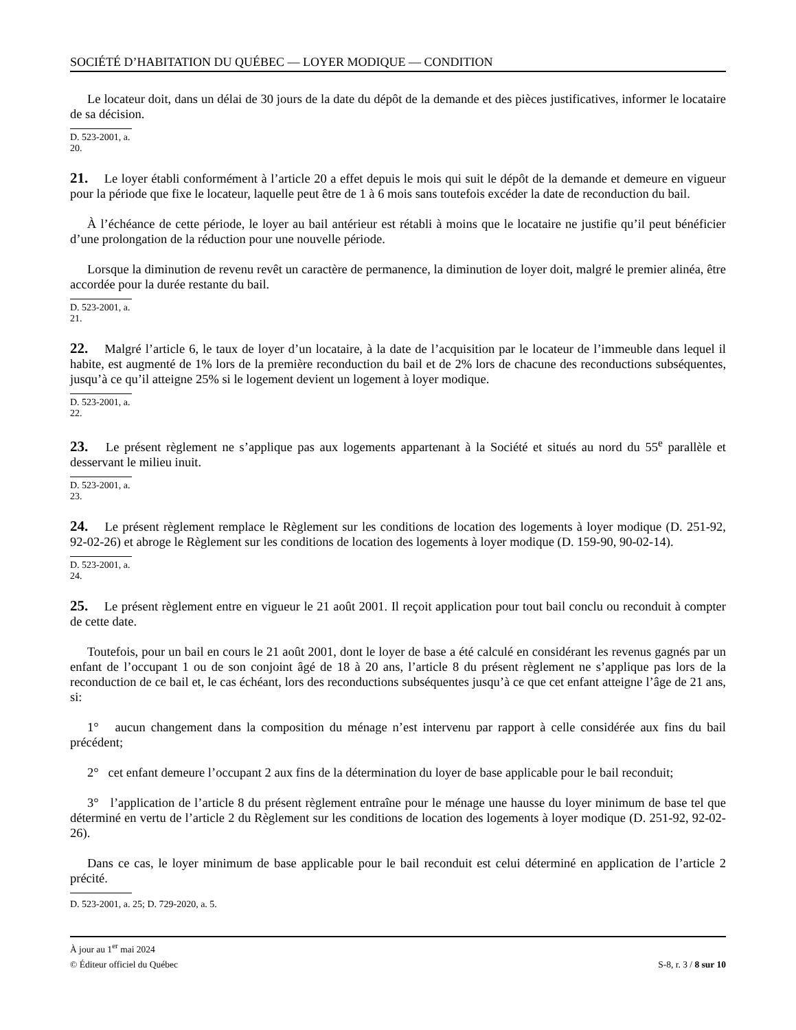SOCIÉTÉ D’HABITATION DU QUÉBEC — LOYER MODIQUE — CONDITION
Le locateur doit, dans un délai de 30 jours de la date du dépôt de la demande et des pièces justificatives, informer le locataire de sa décision.
D. 523-2001, a. 20.
21. Le loyer établi conformément à l’article 20 a effet depuis le mois qui suit le dépôt de la demande et demeure en vigueur pour la période que fixe le locateur, laquelle peut être de 1 à 6 mois sans toutefois excéder la date de reconduction du bail.
À l’échéance de cette période, le loyer au bail antérieur est rétabli à moins que le locataire ne justifie qu’il peut bénéficier d’une prolongation de la réduction pour une nouvelle période.
Lorsque la diminution de revenu revêt un caractère de permanence, la diminution de loyer doit, malgré le premier alinéa, être accordée pour la durée restante du bail.
D. 523-2001, a. 21.
22. Malgré l’article 6, le taux de loyer d’un locataire, à la date de l’acquisition par le locateur de l’immeuble dans lequel il habite, est augmenté de 1% lors de la première reconduction du bail et de 2% lors de chacune des reconductions subséquentes, jusqu’à ce qu’il atteigne 25% si le logement devient un logement à loyer modique.
D. 523-2001, a. 22.
23. Le présent règlement ne s’applique pas aux logements appartenant à la Société et situés au nord du 55<sup>e</sup> parallèle et desservant le milieu inuit.
D. 523-2001, a. 23.
24. Le présent règlement remplace le Règlement sur les conditions de location des logements à loyer modique (D. 251-92, 92-02-26) et abroge le Règlement sur les conditions de location des logements à loyer modique (D. 159-90, 90-02-14).
D. 523-2001, a. 24.
25. Le présent règlement entre en vigueur le 21 août 2001. Il reçoit application pour tout bail conclu ou reconduit à compter de cette date.
Toutefois, pour un bail en cours le 21 août 2001, dont le loyer de base a été calculé en considérant les revenus gagnés par un enfant de l’occupant 1 ou de son conjoint âgé de 18 à 20 ans, l’article 8 du présent règlement ne s’applique pas lors de la reconduction de ce bail et, le cas échéant, lors des reconductions subséquentes jusqu’à ce que cet enfant atteigne l’âge de 21 ans, si:
1° aucun changement dans la composition du ménage n’est intervenu par rapport à celle considérée aux fins du bail précédent;
2° cet enfant demeure l’occupant 2 aux fins de la détermination du loyer de base applicable pour le bail reconduit;
3° l’application de l’article 8 du présent règlement entraîne pour le ménage une hausse du loyer minimum de base tel que déterminé en vertu de l’article 2 du Règlement sur les conditions de location des logements à loyer modique (D. 251-92, 92-02-26).
Dans ce cas, le loyer minimum de base applicable pour le bail reconduit est celui déterminé en application de l’article 2 précité.
D. 523-2001, a. 25; D. 729-2020, a. 5.
À jour au 1<sup>er</sup> mai 2024
© Éditeur officiel du Québec S-8, r. 3 / 8 sur 10